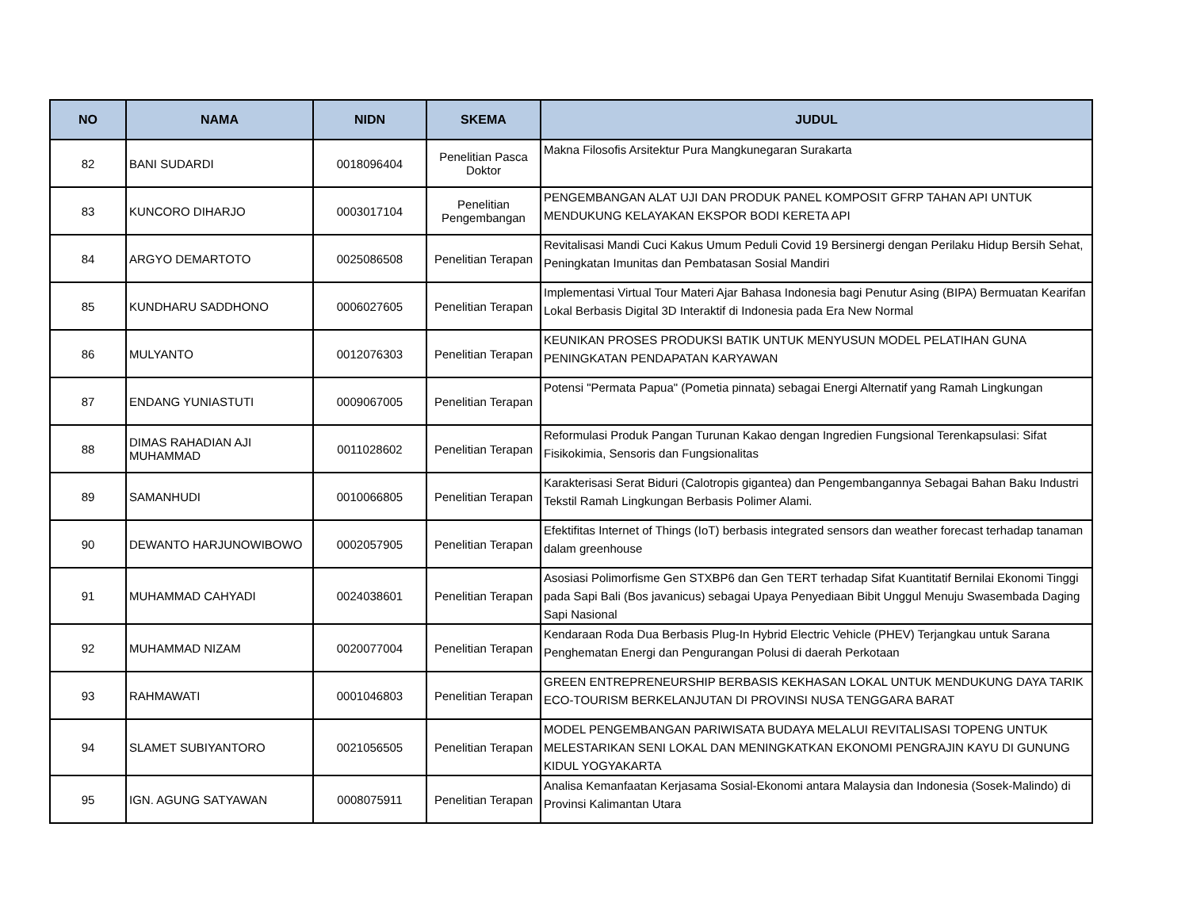| NO | NAMA | NIDN | SKEMA | JUDUL |
| --- | --- | --- | --- | --- |
| 82 | BANI SUDARDI | 0018096404 | Penelitian Pasca Doktor | Makna Filosofis Arsitektur Pura Mangkunegaran Surakarta |
| 83 | KUNCORO DIHARJO | 0003017104 | Penelitian Pengembangan | PENGEMBANGAN ALAT UJI DAN PRODUK PANEL KOMPOSIT GFRP TAHAN API UNTUK MENDUKUNG KELAYAKAN EKSPOR BODI KERETA API |
| 84 | ARGYO DEMARTOTO | 0025086508 | Penelitian Terapan | Revitalisasi Mandi Cuci Kakus Umum Peduli Covid 19 Bersinergi dengan Perilaku Hidup Bersih Sehat, Peningkatan Imunitas dan Pembatasan Sosial Mandiri |
| 85 | KUNDHARU SADDHONO | 0006027605 | Penelitian Terapan | Implementasi Virtual Tour Materi Ajar Bahasa Indonesia bagi Penutur Asing (BIPA) Bermuatan Kearifan Lokal Berbasis Digital 3D Interaktif di Indonesia pada Era New Normal |
| 86 | MULYANTO | 0012076303 | Penelitian Terapan | KEUNIKAN PROSES PRODUKSI BATIK UNTUK MENYUSUN MODEL PELATIHAN GUNA PENINGKATAN PENDAPATAN KARYAWAN |
| 87 | ENDANG YUNIASTUTI | 0009067005 | Penelitian Terapan | Potensi "Permata Papua" (Pometia pinnata) sebagai Energi Alternatif yang Ramah Lingkungan |
| 88 | DIMAS RAHADIAN AJI MUHAMMAD | 0011028602 | Penelitian Terapan | Reformulasi Produk Pangan Turunan Kakao dengan Ingredien Fungsional Terenkapsulasi: Sifat Fisikokimia, Sensoris dan Fungsionalitas |
| 89 | SAMANHUDI | 0010066805 | Penelitian Terapan | Karakterisasi Serat Biduri (Calotropis gigantea) dan Pengembangannya Sebagai Bahan Baku Industri Tekstil Ramah Lingkungan Berbasis Polimer Alami. |
| 90 | DEWANTO HARJUNOWIBOWO | 0002057905 | Penelitian Terapan | Efektifitas Internet of Things (IoT) berbasis integrated sensors dan weather forecast terhadap tanaman dalam greenhouse |
| 91 | MUHAMMAD CAHYADI | 0024038601 | Penelitian Terapan | Asosiasi Polimorfisme Gen STXBP6 dan Gen TERT terhadap Sifat Kuantitatif Bernilai Ekonomi Tinggi pada Sapi Bali (Bos javanicus) sebagai Upaya Penyediaan Bibit Unggul Menuju Swasembada Daging Sapi Nasional |
| 92 | MUHAMMAD NIZAM | 0020077004 | Penelitian Terapan | Kendaraan Roda Dua Berbasis Plug-In Hybrid Electric Vehicle (PHEV) Terjangkau untuk Sarana Penghematan Energi dan Pengurangan Polusi di daerah Perkotaan |
| 93 | RAHMAWATI | 0001046803 | Penelitian Terapan | GREEN ENTREPRENEURSHIP BERBASIS KEKHASAN LOKAL UNTUK MENDUKUNG DAYA TARIK ECO-TOURISM BERKELANJUTAN DI PROVINSI NUSA TENGGARA BARAT |
| 94 | SLAMET SUBIYANTORO | 0021056505 | Penelitian Terapan | MODEL PENGEMBANGAN PARIWISATA BUDAYA MELALUI REVITALISASI TOPENG UNTUK MELESTARIKAN SENI LOKAL DAN MENINGKATKAN EKONOMI PENGRAJIN KAYU DI GUNUNG KIDUL YOGYAKARTA |
| 95 | IGN. AGUNG SATYAWAN | 0008075911 | Penelitian Terapan | Analisa Kemanfaatan Kerjasama Sosial-Ekonomi antara Malaysia dan Indonesia (Sosek-Malindo) di Provinsi Kalimantan Utara |